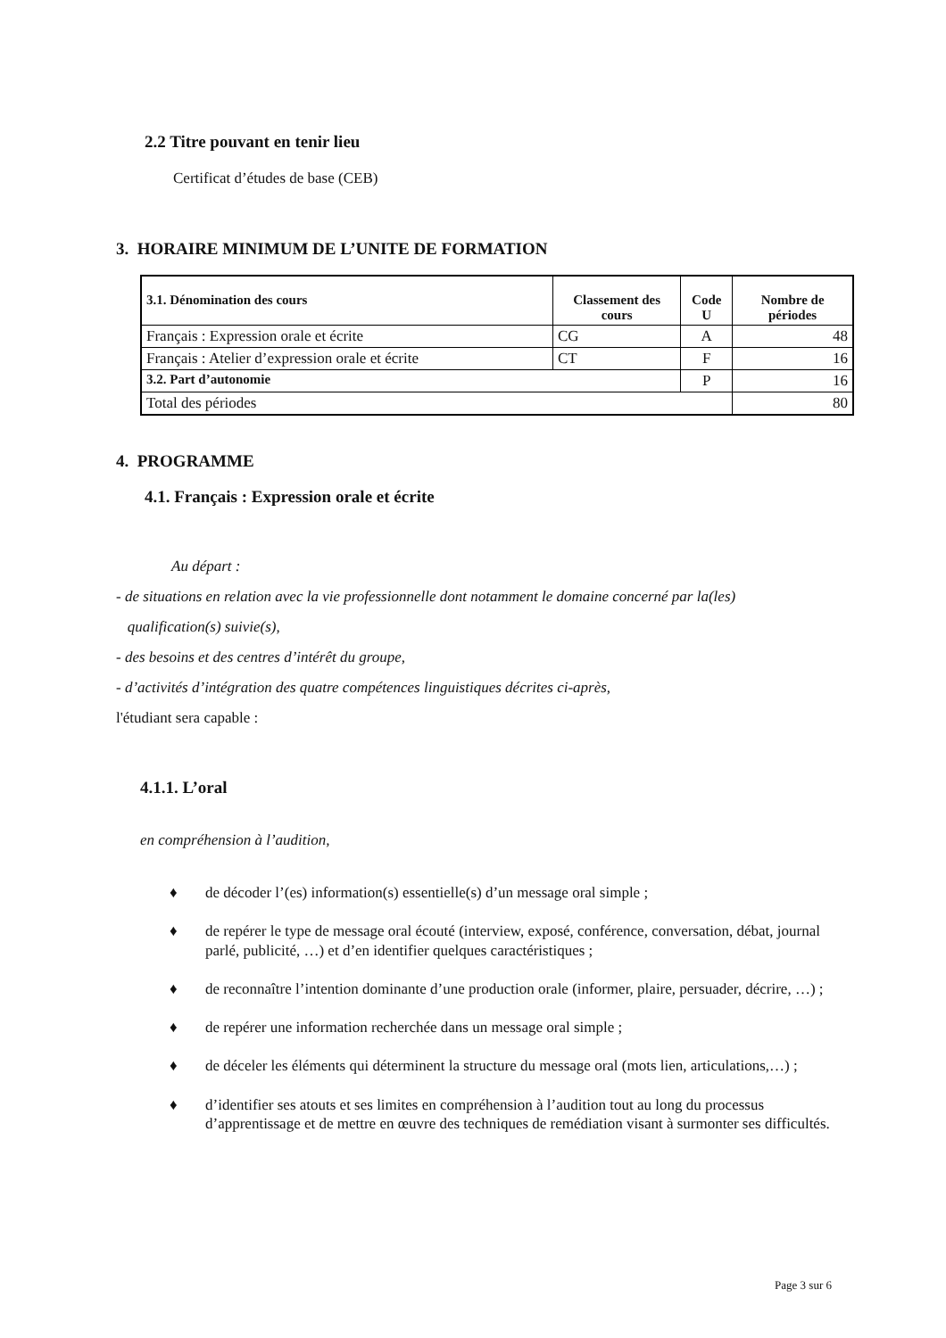2.2 Titre pouvant en tenir lieu
Certificat d’études de base (CEB)
3. HORAIRE MINIMUM DE L’UNITE DE FORMATION
| 3.1. Dénomination des cours | Classement des cours | Code U | Nombre de périodes |
| --- | --- | --- | --- |
| Français : Expression orale et écrite | CG | A | 48 |
| Français : Atelier d’expression orale et écrite | CT | F | 16 |
| 3.2. Part d’autonomie | | P | 16 |
| Total des périodes | | | 80 |
4. PROGRAMME
4.1. Français : Expression orale et écrite
Au départ :
- de situations en relation avec la vie professionnelle dont notamment le domaine concerné par la(les)
qualification(s) suivie(s),
- des besoins et des centres d’intérêt du groupe,
- d’activités d’intégration des quatre compétences linguistiques décrites ci-après,
l'étudiant sera capable :
4.1.1. L’oral
en compréhension à l’audition,
♦ de décoder l’(es) information(s) essentielle(s) d’un message oral simple ;
♦ de repérer le type de message oral écouté (interview, exposé, conférence, conversation, débat, journal parlé, publicité, …) et d’en identifier quelques caractéristiques ;
♦ de reconnaître l’intention dominante d’une production orale (informer, plaire, persuader, décrire, …) ;
♦ de repérer une information recherchée dans un message oral simple ;
♦ de déceler les éléments qui déterminent la structure du message oral (mots lien, articulations,…) ;
♦ d’identifier ses atouts et ses limites en compréhension à l’audition tout au long du processus d’apprentissage et de mettre en œuvre des techniques de remédiation visant à surmonter ses difficultés.
Page 3 sur 6